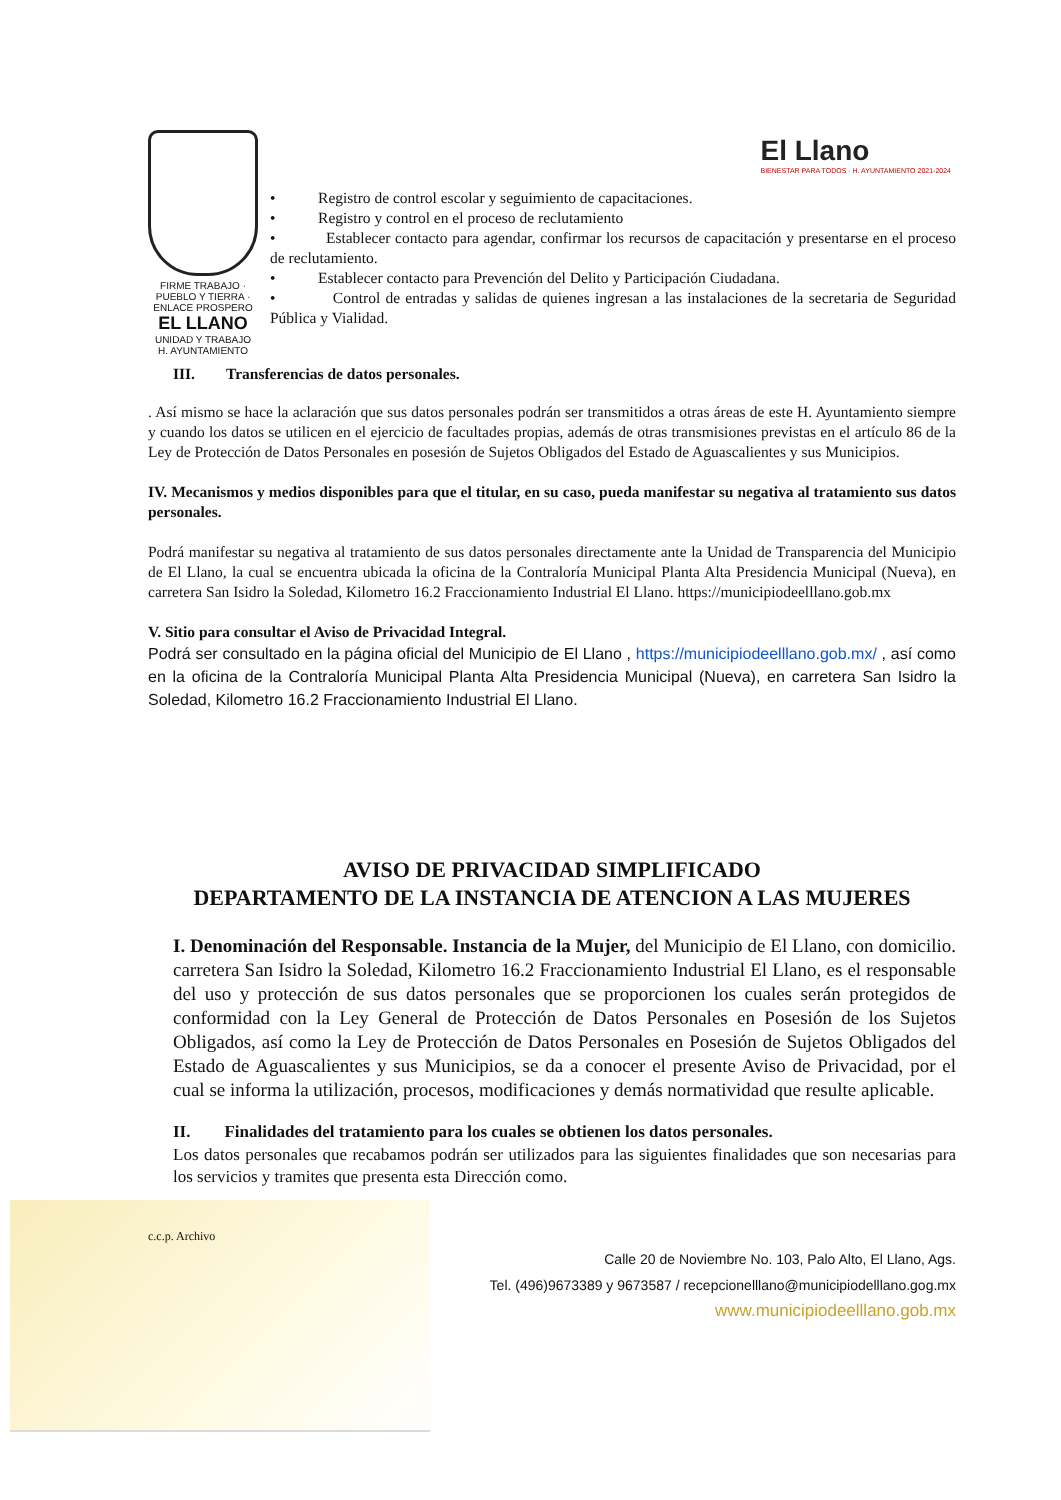El Llano
BIENESTAR PARA TODOS · H. AYUNTAMIENTO 2021-2024
FIRME TRABAJO · PUEBLO Y TIERRA · ENLACE PROSPERO
EL LLANO
UNIDAD Y TRABAJO
H. AYUNTAMIENTO
• Registro de control escolar y seguimiento de capacitaciones.
• Registro y control en el proceso de reclutamiento
• Establecer contacto para agendar, confirmar los recursos de capacitación y presentarse en el proceso de reclutamiento.
• Establecer contacto para Prevención del Delito y Participación Ciudadana.
• Control de entradas y salidas de quienes ingresan a las instalaciones de la secretaria de Seguridad Pública y Vialidad.
III. Transferencias de datos personales.
. Así mismo se hace la aclaración que sus datos personales podrán ser transmitidos a otras áreas de este H. Ayuntamiento siempre y cuando los datos se utilicen en el ejercicio de facultades propias, además de otras transmisiones previstas en el artículo 86 de la Ley de Protección de Datos Personales en posesión de Sujetos Obligados del Estado de Aguascalientes y sus Municipios.
IV. Mecanismos y medios disponibles para que el titular, en su caso, pueda manifestar su negativa al tratamiento sus datos personales.
Podrá manifestar su negativa al tratamiento de sus datos personales directamente ante la Unidad de Transparencia del Municipio de El Llano, la cual se encuentra ubicada la oficina de la Contraloría Municipal Planta Alta Presidencia Municipal (Nueva), en carretera San Isidro la Soledad, Kilometro 16.2 Fraccionamiento Industrial El Llano. https://municipiodeelllano.gob.mx
V. Sitio para consultar el Aviso de Privacidad Integral.
Podrá ser consultado en la página oficial del Municipio de El Llano , https://municipiodeelllano.gob.mx/ , así como en la oficina de la Contraloría Municipal Planta Alta Presidencia Municipal (Nueva), en carretera San Isidro la Soledad, Kilometro 16.2 Fraccionamiento Industrial El Llano.
AVISO DE PRIVACIDAD SIMPLIFICADO
DEPARTAMENTO DE LA INSTANCIA DE ATENCION A LAS MUJERES
I. Denominación del Responsable. Instancia de la Mujer, del Municipio de El Llano, con domicilio. carretera San Isidro la Soledad, Kilometro 16.2 Fraccionamiento Industrial El Llano, es el responsable del uso y protección de sus datos personales que se proporcionen los cuales serán protegidos de conformidad con la Ley General de Protección de Datos Personales en Posesión de los Sujetos Obligados, así como la Ley de Protección de Datos Personales en Posesión de Sujetos Obligados del Estado de Aguascalientes y sus Municipios, se da a conocer el presente Aviso de Privacidad, por el cual se informa la utilización, procesos, modificaciones y demás normatividad que resulte aplicable.
II. Finalidades del tratamiento para los cuales se obtienen los datos personales.
Los datos personales que recabamos podrán ser utilizados para las siguientes finalidades que son necesarias para los servicios y tramites que presenta esta Dirección como.
c.c.p. Archivo
Calle 20 de Noviembre No. 103, Palo Alto, El Llano, Ags.
Tel. (496)9673389 y 9673587 / recepcionelllano@municipiodelllano.gog.mx
www.municipiodeelllano.gob.mx